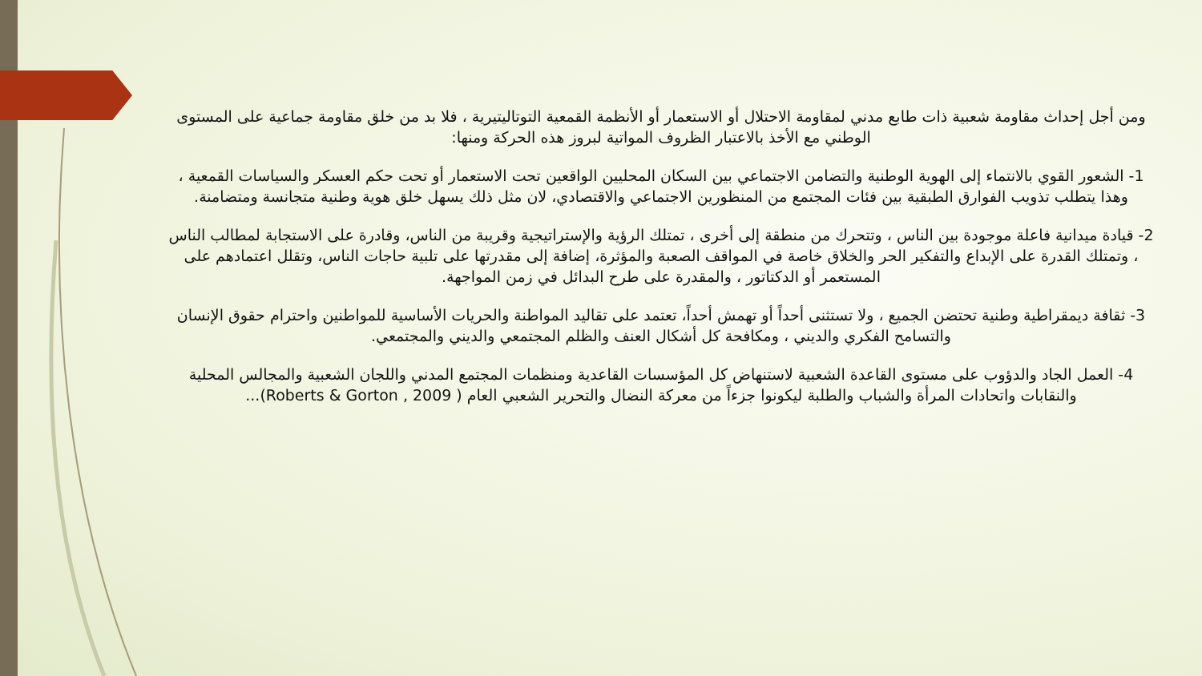ومن أجل إحداث مقاومة شعبية ذات طابع مدني لمقاومة الاحتلال أو الاستعمار أو الأنظمة القمعية التوتاليتيرية ، فلا بد من خلق مقاومة جماعية على المستوى الوطني مع الأخذ بالاعتبار الظروف المواتية لبروز هذه الحركة ومنها:
1- الشعور القوي بالانتماء إلى الهوية الوطنية والتضامن الاجتماعي بين السكان المحليين الواقعين تحت الاستعمار أو تحت حكم العسكر والسياسات القمعية ، وهذا يتطلب تذويب الفوارق الطبقية بين فئات المجتمع من المنظورين الاجتماعي والاقتصادي، لان مثل ذلك يسهل خلق هوية وطنية متجانسة ومتضامنة.
2- قيادة ميدانية فاعلة موجودة بين الناس ، وتتحرك من منطقة إلى أخرى ، تمتلك الرؤية والإستراتيجية وقريبة من الناس، وقادرة على الاستجابة لمطالب الناس ، وتمتلك القدرة على الإبداع والتفكير الحر والخلاق خاصة في المواقف الصعبة والمؤثرة، إضافة إلى مقدرتها على تلبية حاجات الناس، وتقلل اعتمادهم على المستعمر أو الدكتاتور ، والمقدرة على طرح البدائل في زمن المواجهة.
3- ثقافة ديمقراطية وطنية تحتضن الجميع ، ولا تستثنى أحداً أو تهمش أحداً، تعتمد على تقاليد المواطنة والحريات الأساسية للمواطنين واحترام حقوق الإنسان والتسامح الفكري والديني ، ومكافحة كل أشكال العنف والظلم المجتمعي والديني والمجتمعي.
4- العمل الجاد والدؤوب على مستوى القاعدة الشعبية لاستنهاض كل المؤسسات القاعدية ومنظمات المجتمع المدني واللجان الشعبية والمجالس المحلية والنقابات واتحادات المرأة والشباب والطلبة ليكونوا جزءاً من معركة النضال والتحرير الشعبي العام ( Roberts & Gorton , 2009)...